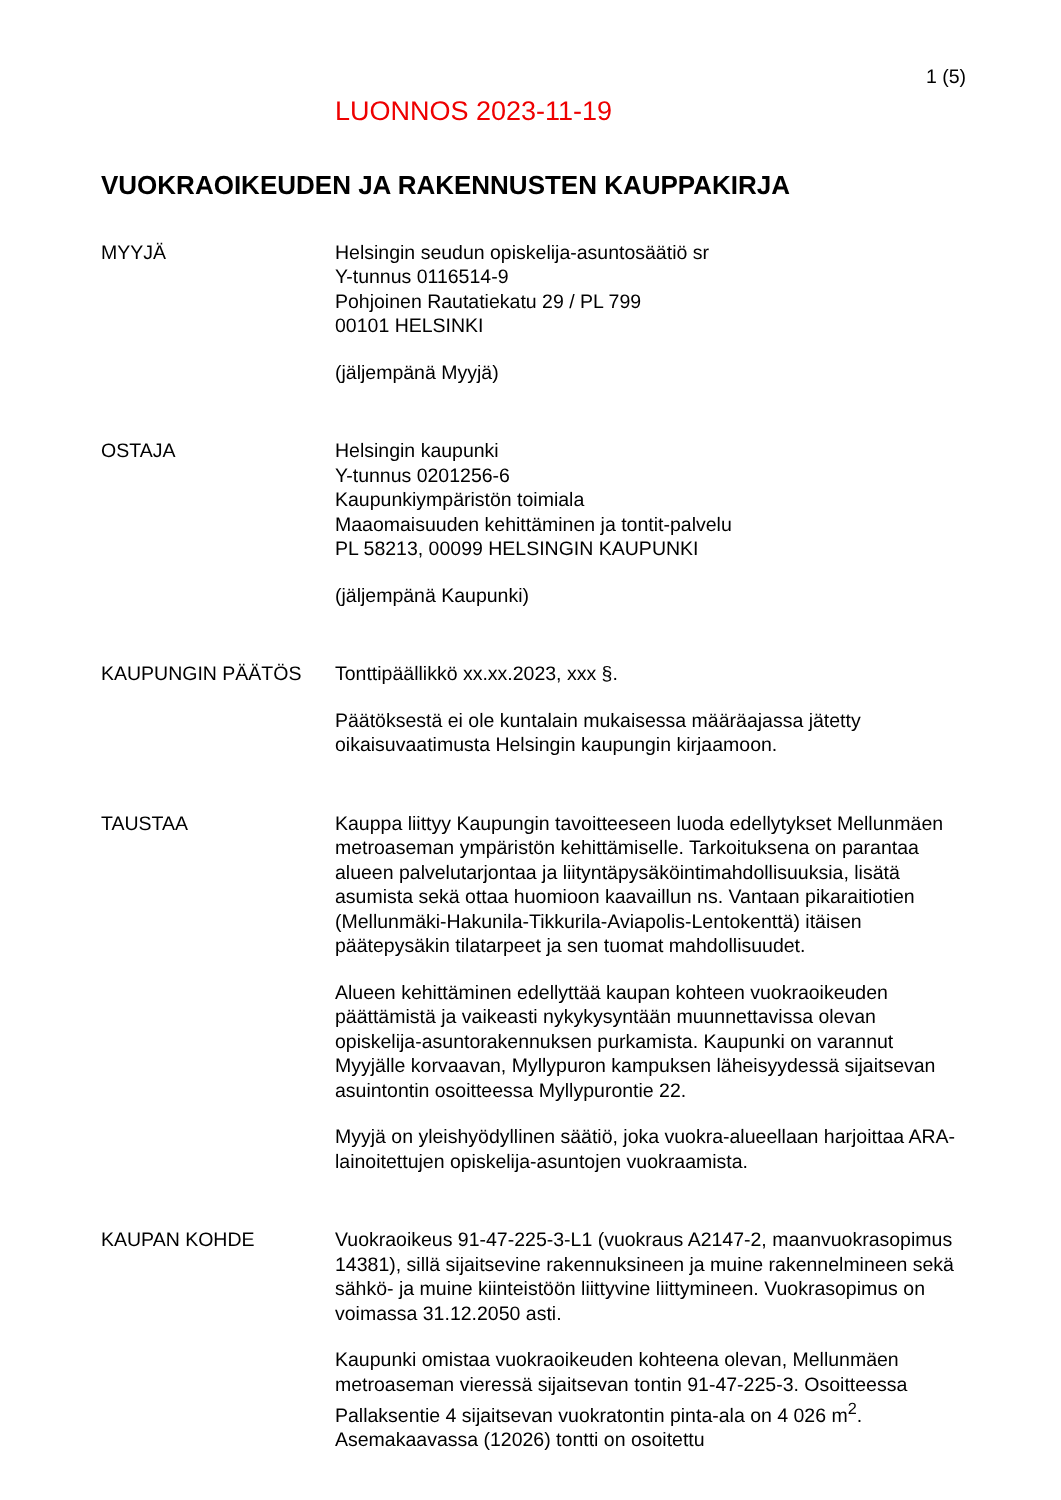1 (5)
LUONNOS 2023-11-19
VUOKRAOIKEUDEN JA RAKENNUSTEN KAUPPAKIRJA
MYYJÄ Helsingin seudun opiskelija-asuntosäätiö sr
Y-tunnus 0116514-9
Pohjoinen Rautatiekatu 29 / PL 799
00101 HELSINKI
(jäljempänä Myyjä)
OSTAJA Helsingin kaupunki
Y-tunnus 0201256-6
Kaupunkiympäristön toimiala
Maaomaisuuden kehittäminen ja tontit-palvelu
PL 58213, 00099 HELSINGIN KAUPUNKI
(jäljempänä Kaupunki)
KAUPUNGIN PÄÄTÖS Tonttipäällikkö xx.xx.2023, xxx §.
Päätöksestä ei ole kuntalain mukaisessa määräajassa jätetty oikaisuvaatimusta Helsingin kaupungin kirjaamoon.
TAUSTAA Kauppa liittyy Kaupungin tavoitteeseen luoda edellytykset Mellunmäen metroaseman ympäristön kehittämiselle. Tarkoituksena on parantaa alueen palvelutarjontaa ja liityntäpysäköintimahdollisuuksia, lisätä asumista sekä ottaa huomioon kaavaillun ns. Vantaan pikaraitiotien (Mellunmäki-Hakunila-Tikkurila-Aviapolis-Lentokenttä) itäisen päätepysäkin tilatarpeet ja sen tuomat mahdollisuudet.
Alueen kehittäminen edellyttää kaupan kohteen vuokraoikeuden päättämistä ja vaikeasti nykykysyntään muunnettavissa olevan opiskelija-asuntorakennuksen purkamista. Kaupunki on varannut Myyjälle korvaavan, Myllypuron kampuksen läheisyydessä sijaitsevan asuintontin osoitteessa Myllypurontie 22.
Myyjä on yleishyödyllinen säätiö, joka vuokra-alueellaan harjoittaa ARA-lainoitettujen opiskelija-asuntojen vuokraamista.
KAUPAN KOHDE Vuokraoikeus 91-47-225-3-L1 (vuokraus A2147-2, maanvuokrasopimus 14381), sillä sijaitsevine rakennuksineen ja muine rakennelmineen sekä sähkö- ja muine kiinteistöön liittyvine liittymineen. Vuokrasopimus on voimassa 31.12.2050 asti.
Kaupunki omistaa vuokraoikeuden kohteena olevan, Mellunmäen metroaseman vieressä sijaitsevan tontin 91-47-225-3. Osoitteessa Pallaksentie 4 sijaitsevan vuokratontin pinta-ala on 4 026 m<sup>2</sup>. Asemakaavassa (12026) tontti on osoitettu